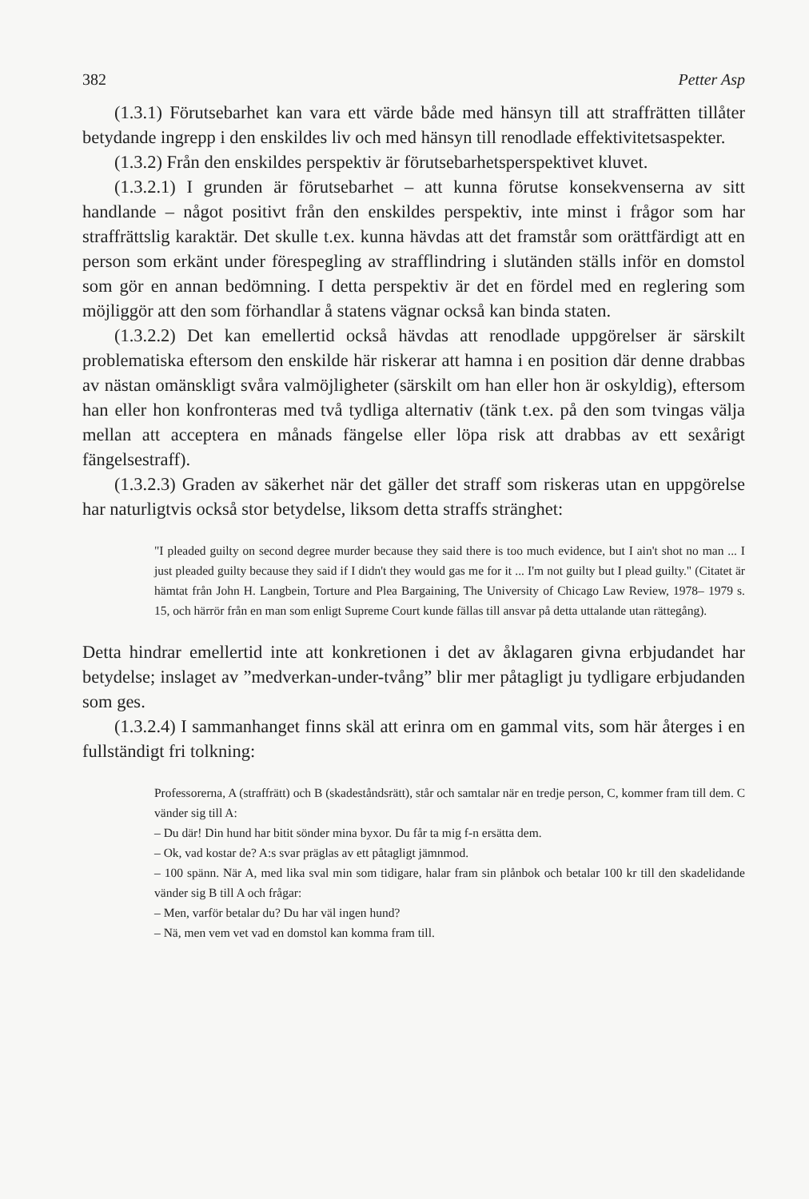382 Petter Asp
(1.3.1) Förutsebarhet kan vara ett värde både med hänsyn till att straffrätten tillåter betydande ingrepp i den enskildes liv och med hänsyn till renodlade effektivitetsaspekter.
(1.3.2) Från den enskildes perspektiv är förutsebarhetsperspektivet kluvet.
(1.3.2.1) I grunden är förutsebarhet – att kunna förutse konsekvenserna av sitt handlande – något positivt från den enskildes perspektiv, inte minst i frågor som har straffrättslig karaktär. Det skulle t.ex. kunna hävdas att det framstår som orättfärdigt att en person som erkänt under förespegling av strafflindring i slutänden ställs inför en domstol som gör en annan bedömning. I detta perspektiv är det en fördel med en reglering som möjliggör att den som förhandlar å statens vägnar också kan binda staten.
(1.3.2.2) Det kan emellertid också hävdas att renodlade uppgörelser är särskilt problematiska eftersom den enskilde här riskerar att hamna i en position där denne drabbas av nästan omänskligt svåra valmöjligheter (särskilt om han eller hon är oskyldig), eftersom han eller hon konfronteras med två tydliga alternativ (tänk t.ex. på den som tvingas välja mellan att acceptera en månads fängelse eller löpa risk att drabbas av ett sexårigt fängelsestraff).
(1.3.2.3) Graden av säkerhet när det gäller det straff som riskeras utan en uppgörelse har naturligtvis också stor betydelse, liksom detta straffs stränghet:
"I pleaded guilty on second degree murder because they said there is too much evidence, but I ain't shot no man ... I just pleaded guilty because they said if I didn't they would gas me for it ... I'm not guilty but I plead guilty." (Citatet är hämtat från John H. Langbein, Torture and Plea Bargaining, The University of Chicago Law Review, 1978– 1979 s. 15, och härrör från en man som enligt Supreme Court kunde fällas till ansvar på detta uttalande utan rättegång).
Detta hindrar emellertid inte att konkretionen i det av åklagaren givna erbjudandet har betydelse; inslaget av ”medverkan-under-tvång” blir mer påtagligt ju tydligare erbjudanden som ges.
(1.3.2.4) I sammanhanget finns skäl att erinra om en gammal vits, som här återges i en fullständigt fri tolkning:
Professorerna, A (straffrätt) och B (skadeståndsrätt), står och samtalar när en tredje person, C, kommer fram till dem. C vänder sig till A:
– Du där! Din hund har bitit sönder mina byxor. Du får ta mig f-n ersätta dem.
– Ok, vad kostar de? A:s svar präglas av ett påtagligt jämnmod.
– 100 spänn. När A, med lika sval min som tidigare, halar fram sin plånbok och betalar 100 kr till den skadelidande vänder sig B till A och frågar:
– Men, varför betalar du? Du har väl ingen hund?
– Nä, men vem vet vad en domstol kan komma fram till.